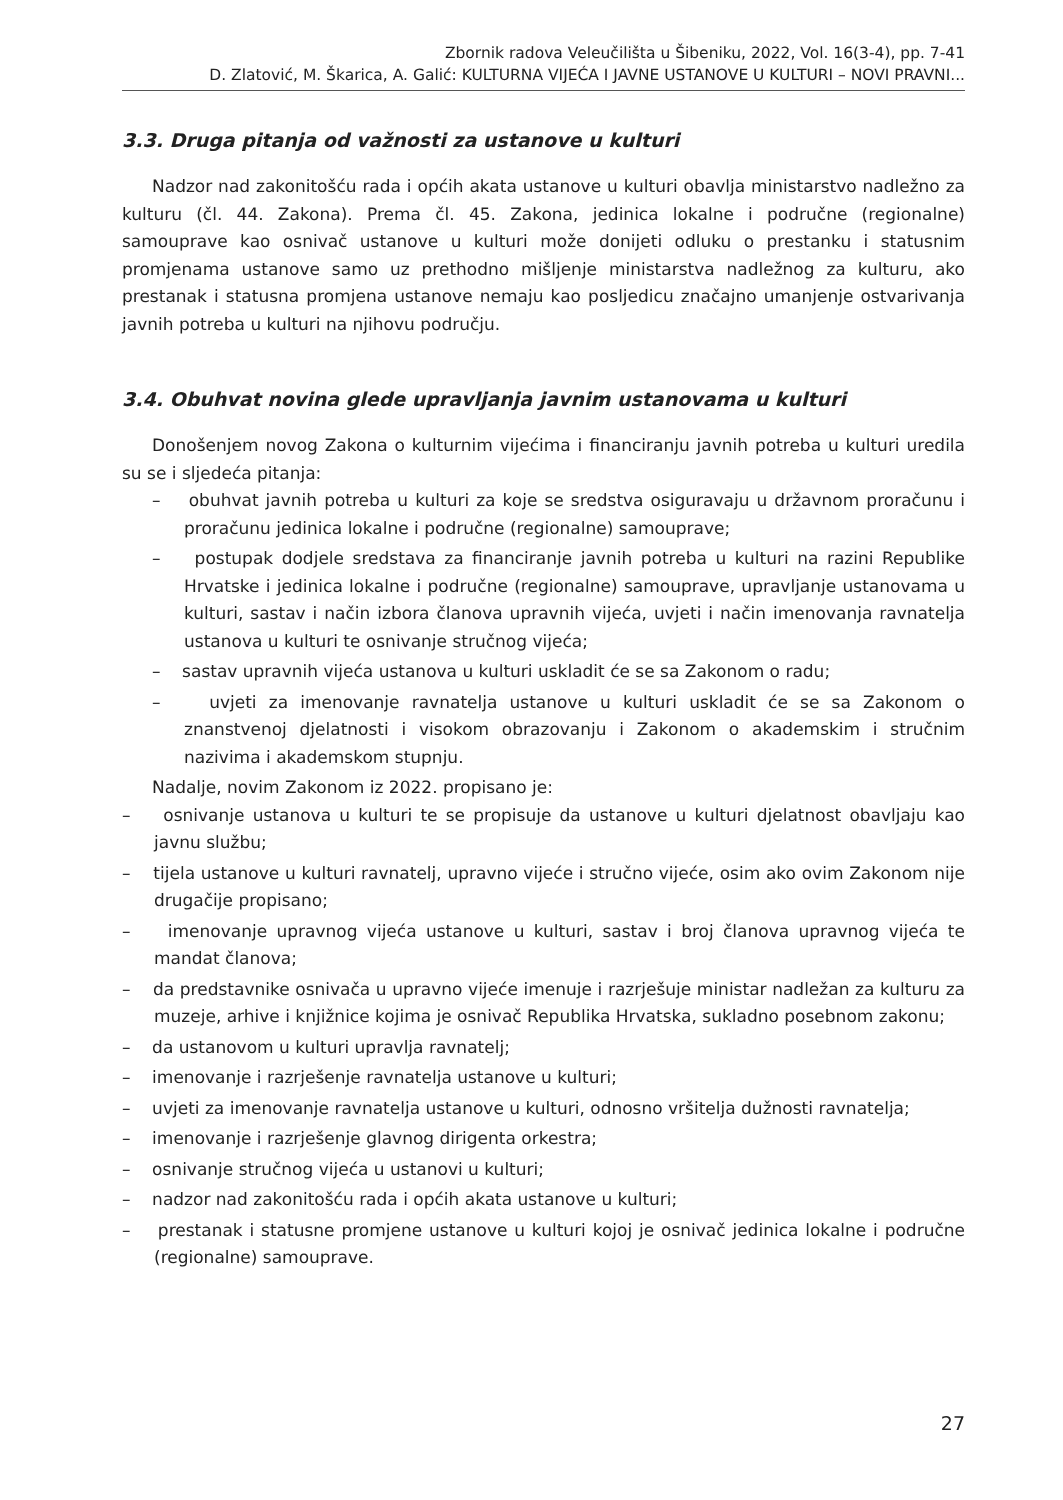Zbornik radova Veleučilišta u Šibeniku, 2022, Vol. 16(3-4), pp. 7-41
D. Zlatović, M. Škarica, A. Galić: KULTURNA VIJEĆA I JAVNE USTANOVE U KULTURI – NOVI PRAVNI...
3.3. Druga pitanja od važnosti za ustanove u kulturi
Nadzor nad zakonitošću rada i općih akata ustanove u kulturi obavlja ministarstvo nadležno za kulturu (čl. 44. Zakona). Prema čl. 45. Zakona, jedinica lokalne i područne (regionalne) samouprave kao osnivač ustanove u kulturi može donijeti odluku o prestanku i statusnim promjenama ustanove samo uz prethodno mišljenje ministarstva nadležnog za kulturu, ako prestanak i statusna promjena ustanove nemaju kao posljedicu značajno umanjenje ostvarivanja javnih potreba u kulturi na njihovu području.
3.4. Obuhvat novina glede upravljanja javnim ustanovama u kulturi
Donošenjem novog Zakona o kulturnim vijećima i financiranju javnih potreba u kulturi uredila su se i sljedeća pitanja:
– obuhvat javnih potreba u kulturi za koje se sredstva osiguravaju u državnom proračunu i proračunu jedinica lokalne i područne (regionalne) samouprave;
– postupak dodjele sredstava za financiranje javnih potreba u kulturi na razini Republike Hrvatske i jedinica lokalne i područne (regionalne) samouprave, upravljanje ustanovama u kulturi, sastav i način izbora članova upravnih vijeća, uvjeti i način imenovanja ravnatelja ustanova u kulturi te osnivanje stručnog vijeća;
– sastav upravnih vijeća ustanova u kulturi uskladit će se sa Zakonom o radu;
– uvjeti za imenovanje ravnatelja ustanove u kulturi uskladit će se sa Zakonom o znanstvenoj djelatnosti i visokom obrazovanju i Zakonom o akademskim i stručnim nazivima i akademskom stupnju.
Nadalje, novim Zakonom iz 2022. propisano je:
– osnivanje ustanova u kulturi te se propisuje da ustanove u kulturi djelatnost obavljaju kao javnu službu;
– tijela ustanove u kulturi ravnatelj, upravno vijeće i stručno vijeće, osim ako ovim Zakonom nije drugačije propisano;
– imenovanje upravnog vijeća ustanove u kulturi, sastav i broj članova upravnog vijeća te mandat članova;
– da predstavnike osnivača u upravno vijeće imenuje i razrješuje ministar nadležan za kulturu za muzeje, arhive i knjižnice kojima je osnivač Republika Hrvatska, sukladno posebnom zakonu;
– da ustanovom u kulturi upravlja ravnatelj;
– imenovanje i razrješenje ravnatelja ustanove u kulturi;
– uvjeti za imenovanje ravnatelja ustanove u kulturi, odnosno vršitelja dužnosti ravnatelja;
– imenovanje i razrješenje glavnog dirigenta orkestra;
– osnivanje stručnog vijeća u ustanovi u kulturi;
– nadzor nad zakonitošću rada i općih akata ustanove u kulturi;
– prestanak i statusne promjene ustanove u kulturi kojoj je osnivač jedinica lokalne i područne (regionalne) samouprave.
27